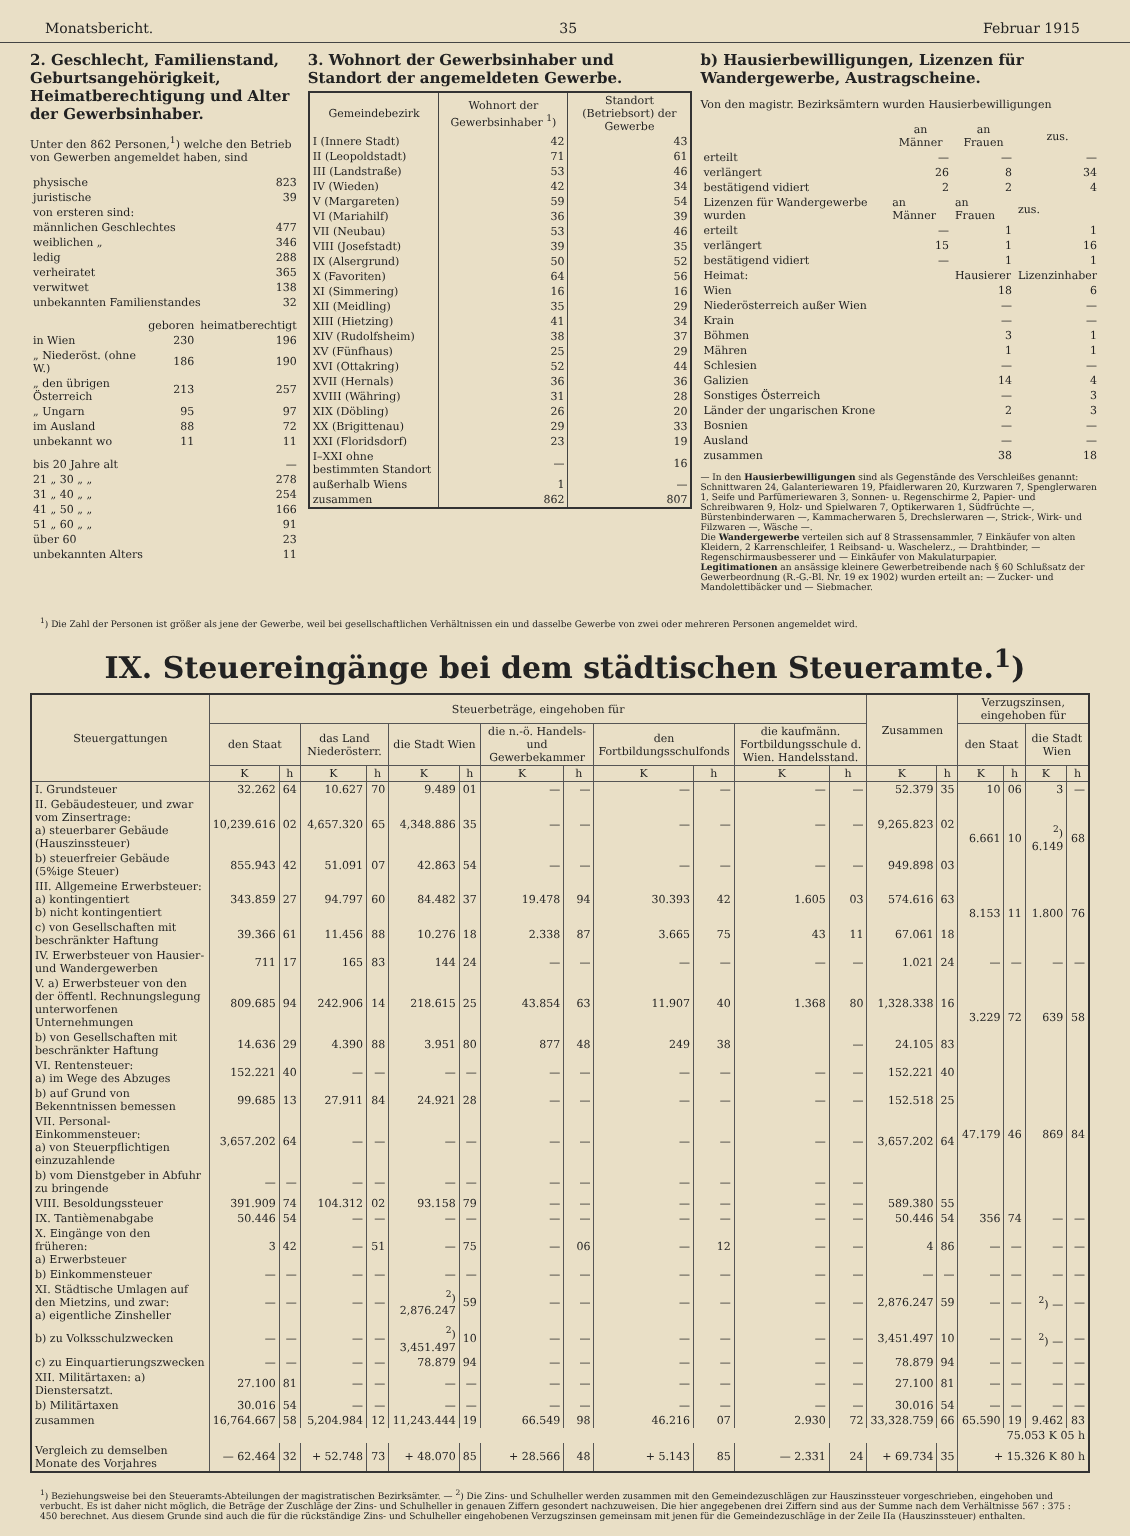Monatsbericht. 35 Februar 1915
2. Geschlecht, Familienstand, Geburtsangehörigkeit, Heimatberechtigung und Alter der Gewerbsinhaber.
Unter den 862 Personen,<sup>1</sup>) welche den Betrieb von Gewerben angemeldet haben, sind
| physische | 823 |
| juristische | 39 |
| von ersteren sind: | |
| männlichen Geschlechtes | 477 |
| weiblichen „ | 346 |
| ledig | 288 |
| verheiratet | 365 |
| verwitwet | 138 |
| unbekannten Familienstandes | 32 |
| | geboren | heimatberechtigt |
| --- | --- | --- |
| in Wien | 230 | 196 |
| „ Niederöst. (ohne W.) | 186 | 190 |
| „ den übrigen Österreich | 213 | 257 |
| „ Ungarn | 95 | 97 |
| im Ausland | 88 | 72 |
| unbekannt wo | 11 | 11 |
| bis 20 Jahre alt | — |
| 21 „ 30 „ „ | 278 |
| 31 „ 40 „ „ | 254 |
| 41 „ 50 „ „ | 166 |
| 51 „ 60 „ „ | 91 |
| über 60 | 23 |
| unbekannten Alters | 11 |
3. Wohnort der Gewerbsinhaber und Standort der angemeldeten Gewerbe.
| Gemeindebezirk | Wohnort der Gewerbsinhaber <sup>1</sup>) | Standort (Betriebsort) der Gewerbe |
| --- | --- | --- |
| I (Innere Stadt) | 42 | 43 |
| II (Leopoldstadt) | 71 | 61 |
| III (Landstraße) | 53 | 46 |
| IV (Wieden) | 42 | 34 |
| V (Margareten) | 59 | 54 |
| VI (Mariahilf) | 36 | 39 |
| VII (Neubau) | 53 | 46 |
| VIII (Josefstadt) | 39 | 35 |
| IX (Alsergrund) | 50 | 52 |
| X (Favoriten) | 64 | 56 |
| XI (Simmering) | 16 | 16 |
| XII (Meidling) | 35 | 29 |
| XIII (Hietzing) | 41 | 34 |
| XIV (Rudolfsheim) | 38 | 37 |
| XV (Fünfhaus) | 25 | 29 |
| XVI (Ottakring) | 52 | 44 |
| XVII (Hernals) | 36 | 36 |
| XVIII (Währing) | 31 | 28 |
| XIX (Döbling) | 26 | 20 |
| XX (Brigittenau) | 29 | 33 |
| XXI (Floridsdorf) | 23 | 19 |
| I–XXI ohne bestimmten Standort | — | 16 |
| außerhalb Wiens | 1 | — |
| zusammen | 862 | 807 |
b) Hausierbewilligungen, Lizenzen für Wandergewerbe, Austragscheine.
Von den magistr. Bezirksämtern wurden Hausierbewilligungen
| | an Männer | an Frauen | zus. |
| --- | --- | --- | --- |
| erteilt | — | — | — |
| verlängert | 26 | 8 | 34 |
| bestätigend vidiert | 2 | 2 | 4 |
| Lizenzen für Wandergewerbe wurden | an Männer | an Frauen | zus. |
| erteilt | — | 1 | 1 |
| verlängert | 15 | 1 | 16 |
| bestätigend vidiert | — | 1 | 1 |
| Heimat: | | Hausierer | Lizenzinhaber |
| Wien | | 18 | 6 |
| Niederösterreich außer Wien | | — | — |
| Krain | | — | — |
| Böhmen | | 3 | 1 |
| Mähren | | 1 | 1 |
| Schlesien | | — | — |
| Galizien | | 14 | 4 |
| Sonstiges Österreich | | — | 3 |
| Länder der ungarischen Krone | | 2 | 3 |
| Bosnien | | — | — |
| Ausland | | — | — |
| zusammen | | 38 | 18 |
— In den Hausierbewilligungen sind als Gegenstände des Verschleißes genannt: Schnittwaren 24, Galanteriewaren 19, Pfaidlerwaren 20, Kurzwaren 7, Spenglerwaren 1, Seife und Parfümeriewaren 3, Sonnen- u. Regenschirme 2, Papier- und Schreibwaren 9, Holz- und Spielwaren 7, Optikerwaren 1, Südfrüchte —, Bürstenbinderwaren —, Kammacherwaren 5, Drechslerwaren —, Strick-, Wirk- und Filzwaren —, Wäsche —.
Die Wandergewerbe verteilen sich auf 8 Strassensammler, 7 Einkäufer von alten Kleidern, 2 Karrenschleifer, 1 Reibsand- u. Waschelerz., — Drahtbinder, — Regenschirmausbesserer und — Einkäufer von Makulaturpapier.
Legitimationen an ansässige kleinere Gewerbetreibende nach § 60 Schlußsatz der Gewerbeordnung (R.-G.-Bl. Nr. 19 ex 1902) wurden erteilt an: — Zucker- und Mandolettibäcker und — Siebmacher.
<sup>1</sup>) Die Zahl der Personen ist größer als jene der Gewerbe, weil bei gesellschaftlichen Verhältnissen ein und dasselbe Gewerbe von zwei oder mehreren Personen angemeldet wird.
IX. Steuereingänge bei dem städtischen Steueramte.<sup>1</sup>)
| Steuergattungen | Steuerbeträge, eingehoben für | | | | | | | | | | | | Zusammen | | Verzugszinsen, eingehoben für | | | |
| --- | --- | --- | --- | --- | --- | --- | --- | --- | --- | --- | --- | --- | --- | --- | --- | --- | --- | --- |
| | den Staat | | das Land Niederösterr. | | die Stadt Wien | | die n.-ö. Handels- und Gewerbekammer | | den Fortbildungsschulfonds | | die kaufmänn. Fortbildungsschule d. Wien. Handelsstand. | | | | den Staat | | die Stadt Wien | |
| | K | h | K | h | K | h | K | h | K | h | K | h | K | h | K | h | K | h |
| I. Grundsteuer | 32.262 | 64 | 10.627 | 70 | 9.489 | 01 | — | — | — | — | — | — | 52.379 | 35 | 10 | 06 | 3 | — |
| II. Gebäudesteuer, und zwar vom Zinsertrage: a) steuerbarer Gebäude (Hauszinssteuer) | 10,239.616 | 02 | 4,657.320 | 65 | 4,348.886 | 35 | — | — | — | — | — | — | 9,265.823 | 02 | 6.661 | 10 | <sup>2</sup>) 6.149 | 68 |
| b) steuerfreier Gebäude (5%ige Steuer) | 855.943 | 42 | 51.091 | 07 | 42.863 | 54 | — | — | — | — | — | — | 949.898 | 03 | | | | |
| III. Allgemeine Erwerbsteuer: a) kontingentiert b) nicht kontingentiert | 343.859 | 27 | 94.797 | 60 | 84.482 | 37 | 19.478 | 94 | 30.393 | 42 | 1.605 | 03 | 574.616 | 63 | 8.153 | 11 | 1.800 | 76 |
| c) von Gesellschaften mit beschränkter Haftung | 39.366 | 61 | 11.456 | 88 | 10.276 | 18 | 2.338 | 87 | 3.665 | 75 | 43 | 11 | 67.061 | 18 | | | | |
| IV. Erwerbsteuer von Hausier- und Wandergewerben | 711 | 17 | 165 | 83 | 144 | 24 | — | — | — | — | — | — | 1.021 | 24 | — | — | — | — |
| V. a) Erwerbsteuer von den der öffentl. Rechnungslegung unterworfenen Unternehmungen | 809.685 | 94 | 242.906 | 14 | 218.615 | 25 | 43.854 | 63 | 11.907 | 40 | 1.368 | 80 | 1,328.338 | 16 | 3.229 | 72 | 639 | 58 |
| b) von Gesellschaften mit beschränkter Haftung | 14.636 | 29 | 4.390 | 88 | 3.951 | 80 | 877 | 48 | 249 | 38 | | — | 24.105 | 83 | | | | |
| VI. Rentensteuer: a) im Wege des Abzuges | 152.221 | 40 | — | — | — | — | — | — | — | — | — | — | 152.221 | 40 | 47.179 | 46 | 869 | 84 |
| b) auf Grund von Bekenntnissen bemessen | 99.685 | 13 | 27.911 | 84 | 24.921 | 28 | — | — | — | — | — | — | 152.518 | 25 | | | | |
| VII. Personal-Einkommensteuer: a) von Steuerpflichtigen einzuzahlende | 3,657.202 | 64 | — | — | — | — | — | — | — | — | — | — | 3,657.202 | 64 | | | | |
| b) vom Dienstgeber in Abfuhr zu bringende | — | — | — | — | — | — | — | — | — | — | — | — | | | | | | |
| VIII. Besoldungssteuer | 391.909 | 74 | 104.312 | 02 | 93.158 | 79 | — | — | — | — | — | — | 589.380 | 55 | | | | |
| IX. Tantièmenabgabe | 50.446 | 54 | — | — | — | — | — | — | — | — | — | — | 50.446 | 54 | 356 | 74 | — | — |
| X. Eingänge von den früheren: a) Erwerbsteuer | 3 | 42 | — | 51 | — | 75 | — | 06 | — | 12 | — | — | 4 | 86 | — | — | — | — |
| b) Einkommensteuer | — | — | — | — | — | — | — | — | — | — | — | — | — | — | — | — | — | — |
| XI. Städtische Umlagen auf den Mietzins, und zwar: a) eigentliche Zinsheller | — | — | — | — | <sup>2</sup>) 2,876.247 | 59 | — | — | — | — | — | — | 2,876.247 | 59 | — | — | <sup>2</sup>) — | — |
| b) zu Volksschulzwecken | — | — | — | — | <sup>2</sup>) 3,451.497 | 10 | — | — | — | — | — | — | 3,451.497 | 10 | — | — | <sup>2</sup>) — | — |
| c) zu Einquartierungszwecken | — | — | — | — | 78.879 | 94 | — | — | — | — | — | — | 78.879 | 94 | — | — | — | — |
| XII. Militärtaxen: a) Dienstersatzt. | 27.100 | 81 | — | — | — | — | — | — | — | — | — | — | 27.100 | 81 | — | — | — | — |
| b) Militärtaxen | 30.016 | 54 | — | — | — | — | — | — | — | — | — | — | 30.016 | 54 | — | — | — | — |
| zusammen | 16,764.667 | 58 | 5,204.984 | 12 | 11,243.444 | 19 | 66.549 | 98 | 46.216 | 07 | 2.930 | 72 | 33,328.759 | 66 | 65.590 | 19 | 9.462 | 83 |
| | | | | | | | | | | | | | | | 75.053 K 05 h | | | |
| Vergleich zu demselben Monate des Vorjahres | — 62.464 | 32 | + 52.748 | 73 | + 48.070 | 85 | + 28.566 | 48 | + 5.143 | 85 | — 2.331 | 24 | + 69.734 | 35 | + 15.326 K 80 h | | | |
<sup>1</sup>) Beziehungsweise bei den Steueramts-Abteilungen der magistratischen Bezirksämter. — <sup>2</sup>) Die Zins- und Schulheller werden zusammen mit den Gemeindezuschlägen zur Hauszinssteuer vorgeschrieben, eingehoben und verbucht. Es ist daher nicht möglich, die Beträge der Zuschläge der Zins- und Schulheller in genauen Ziffern gesondert nachzuweisen. Die hier angegebenen drei Ziffern sind aus der Summe nach dem Verhältnisse 567 : 375 : 450 berechnet. Aus diesem Grunde sind auch die für die rückständige Zins- und Schulheller eingehobenen Verzugszinsen gemeinsam mit jenen für die Gemeindezuschläge in der Zeile IIa (Hauszinssteuer) enthalten.